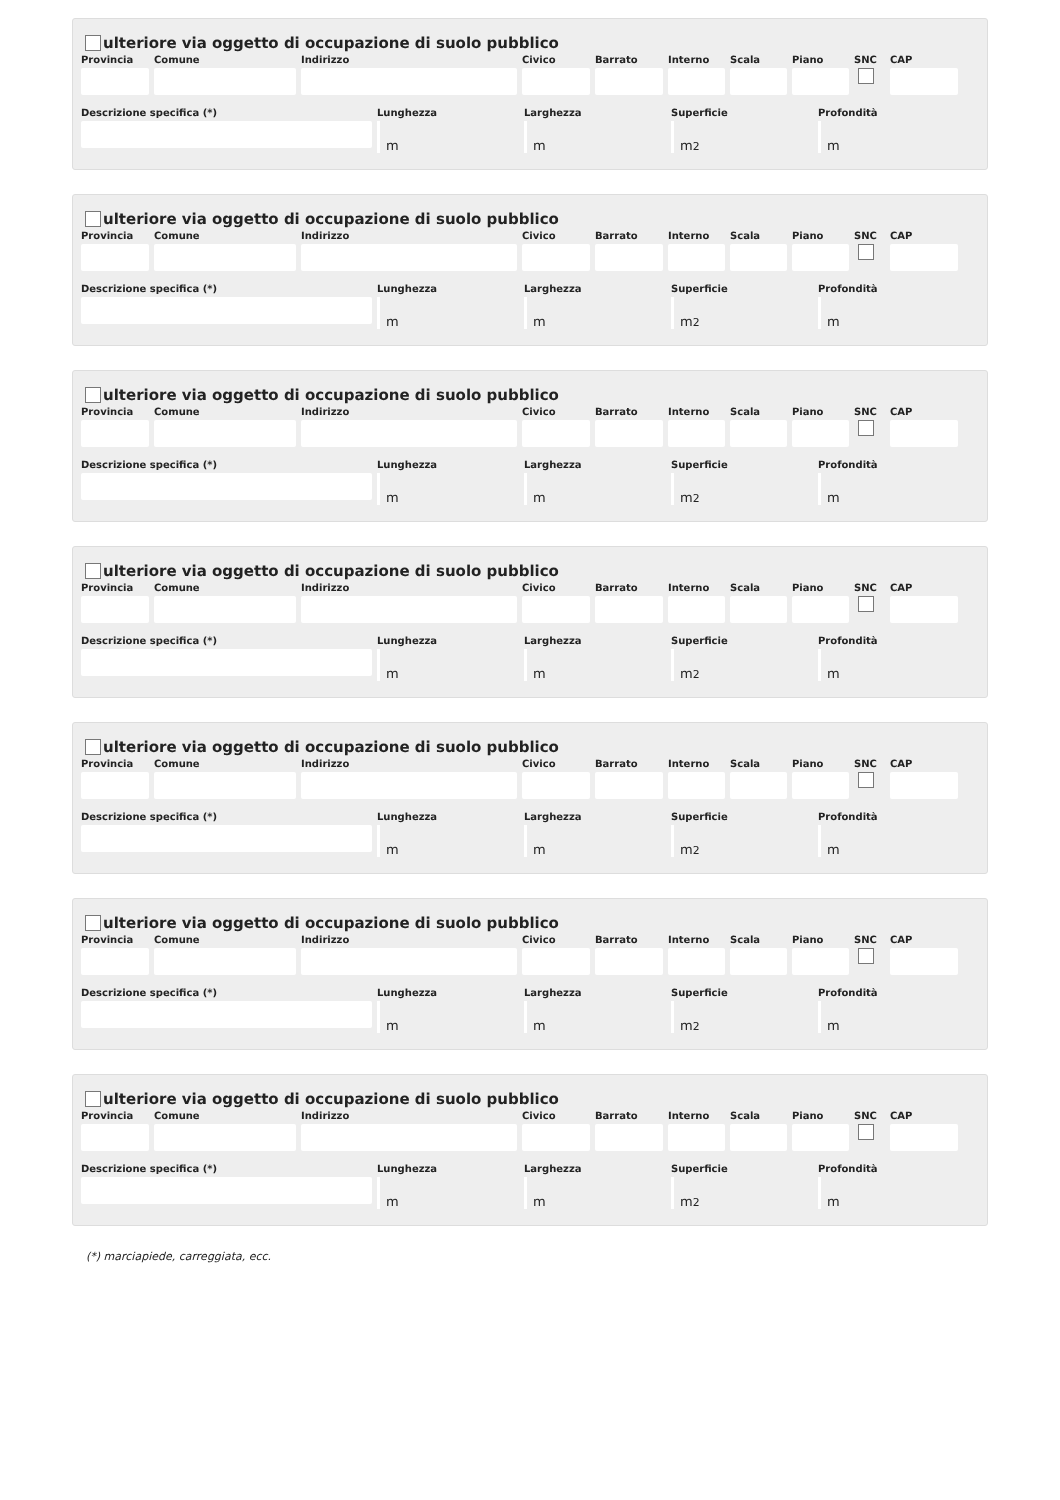ulteriore via oggetto di occupazione di suolo pubblico
Provincia
Comune Indirizzo Civico Barrato Interno
Scala Piano SNC CAP
Descrizione specifica (*) Lunghezza
m
Larghezza
m
Superficie
m<sup>2</sup>
Profondità
m
ulteriore via oggetto di occupazione di suolo pubblico
Provincia
Comune Indirizzo Civico Barrato Interno
Scala Piano SNC CAP
Descrizione specifica (*) Lunghezza
m
Larghezza
m
Superficie
m<sup>2</sup>
Profondità
m
ulteriore via oggetto di occupazione di suolo pubblico
Provincia
Comune Indirizzo Civico Barrato Interno
Scala Piano SNC CAP
Descrizione specifica (*) Lunghezza
m
Larghezza
m
Superficie
m<sup>2</sup>
Profondità
m
ulteriore via oggetto di occupazione di suolo pubblico
Provincia
Comune Indirizzo Civico Barrato Interno
Scala Piano SNC CAP
Descrizione specifica (*) Lunghezza
m
Larghezza
m
Superficie
m<sup>2</sup>
Profondità
m
ulteriore via oggetto di occupazione di suolo pubblico
Provincia
Comune Indirizzo Civico Barrato Interno
Scala Piano SNC CAP
Descrizione specifica (*) Lunghezza
m
Larghezza
m
Superficie
m<sup>2</sup>
Profondità
m
ulteriore via oggetto di occupazione di suolo pubblico
Provincia
Comune Indirizzo Civico Barrato Interno
Scala Piano SNC CAP
Descrizione specifica (*) Lunghezza
m
Larghezza
m
Superficie
m<sup>2</sup>
Profondità
m
ulteriore via oggetto di occupazione di suolo pubblico
Provincia
Comune Indirizzo Civico Barrato Interno
Scala Piano SNC CAP
Descrizione specifica (*) Lunghezza
m
Larghezza
m
Superficie
m<sup>2</sup>
Profondità
m
(*) marciapiede, carreggiata, ecc.